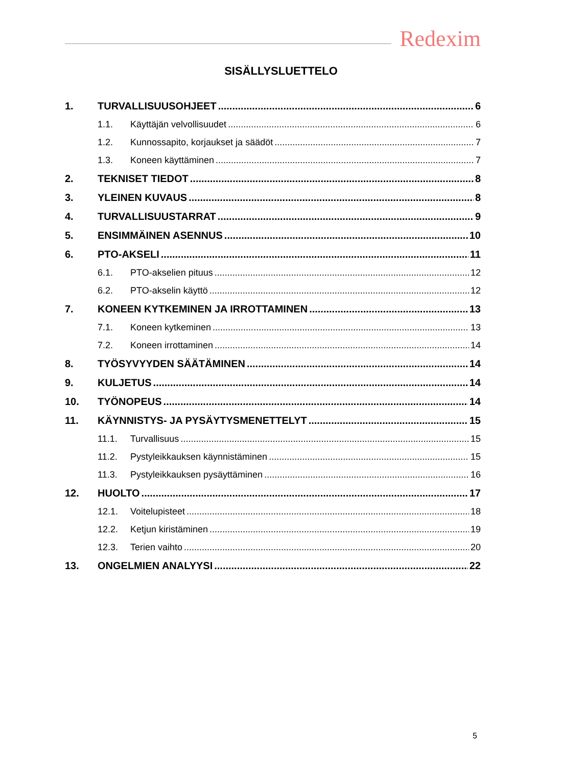Redexim
SISÄLLYSLUETTELO
1. TURVALLISUUSOHJEET 6
1.1. Käyttäjän velvollisuudet 6
1.2. Kunnossapito, korjaukset ja säädöt 7
1.3. Koneen käyttäminen 7
2. TEKNISET TIEDOT 8
3. YLEINEN KUVAUS 8
4. TURVALLISUUSTARRAT 9
5. ENSIMMÄINEN ASENNUS 10
6. PTO-AKSELI 11
6.1. PTO-akselien pituus 12
6.2. PTO-akselin käyttö 12
7. KONEEN KYTKEMINEN JA IRROTTAMINEN 13
7.1. Koneen kytkeminen 13
7.2. Koneen irrottaminen 14
8. TYÖSYVYYDEN SÄÄTÄMINEN 14
9. KULJETUS 14
10. TYÖNOPEUS 14
11. KÄYNNISTYS- JA PYSÄYTYSMENETTELYT 15
11.1. Turvallisuus 15
11.2. Pystyleikkauksen käynnistäminen 15
11.3. Pystyleikkauksen pysäyttäminen 16
12. HUOLTO 17
12.1. Voitelupisteet 18
12.2. Ketjun kiristäminen 19
12.3. Terien vaihto 20
13. ONGELMIEN ANALYYSI 22
5